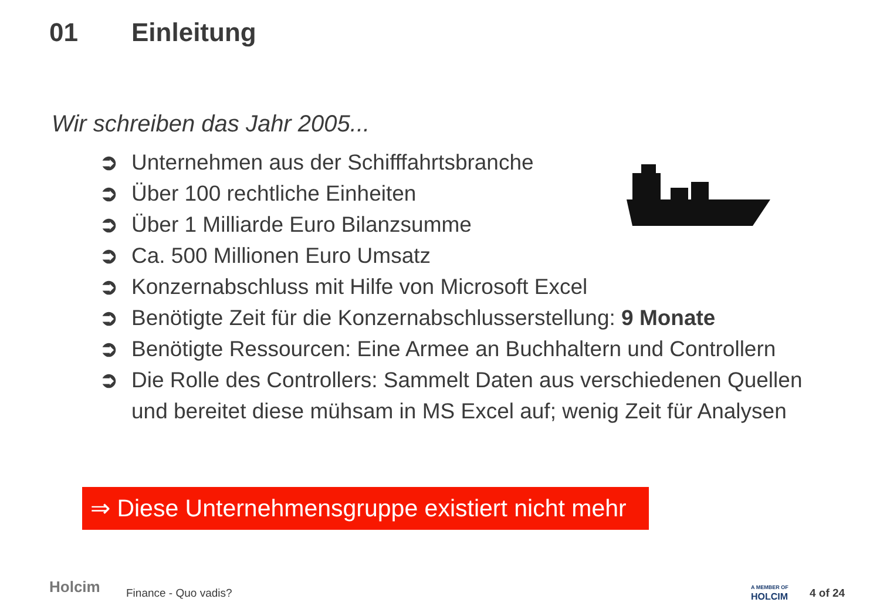01 Einleitung
Wir schreiben das Jahr 2005...
➲ Unternehmen aus der Schifffahrtsbranche
➲ Über 100 rechtliche Einheiten
➲ Über 1 Milliarde Euro Bilanzsumme
➲ Ca. 500 Millionen Euro Umsatz
➲ Konzernabschluss mit Hilfe von Microsoft Excel
➲ Benötigte Zeit für die Konzernabschlusserstellung: 9 Monate
➲ Benötigte Ressourcen: Eine Armee an Buchhaltern und Controllern
➲ Die Rolle des Controllers: Sammelt Daten aus verschiedenen Quellen und bereitet diese mühsam in MS Excel auf; wenig Zeit für Analysen
⇒ Diese Unternehmensgruppe existiert nicht mehr
Holcim Finance - Quo vadis?
A MEMBER OF
HOLCIM
4 of 24